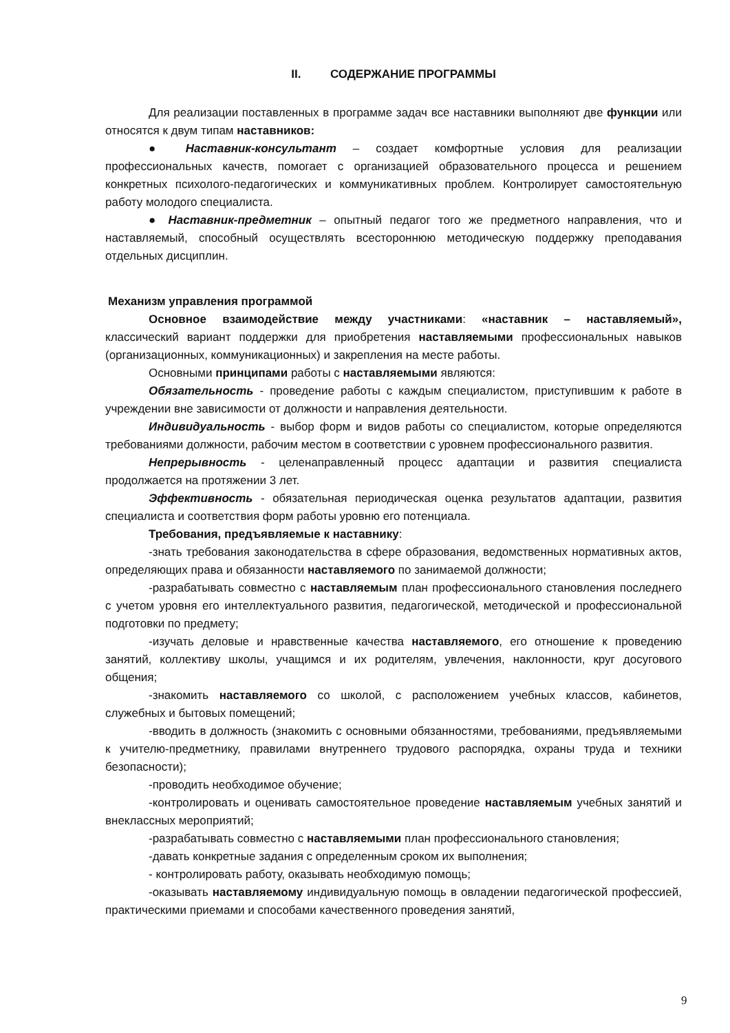II. СОДЕРЖАНИЕ ПРОГРАММЫ
Для реализации поставленных в программе задач все наставники выполняют две функции или относятся к двум типам наставников:
● Наставник-консультант – создает комфортные условия для реализации профессиональных качеств, помогает с организацией образовательного процесса и решением конкретных психолого-педагогических и коммуникативных проблем. Контролирует самостоятельную работу молодого специалиста.
● Наставник-предметник – опытный педагог того же предметного направления, что и наставляемый, способный осуществлять всестороннюю методическую поддержку преподавания отдельных дисциплин.
Механизм управления программой
Основное взаимодействие между участниками: «наставник – наставляемый», классический вариант поддержки для приобретения наставляемыми профессиональных навыков (организационных, коммуникационных) и закрепления на месте работы.
Основными принципами работы с наставляемыми являются:
Обязательность - проведение работы с каждым специалистом, приступившим к работе в учреждении вне зависимости от должности и направления деятельности.
Индивидуальность - выбор форм и видов работы со специалистом, которые определяются требованиями должности, рабочим местом в соответствии с уровнем профессионального развития.
Непрерывность - целенаправленный процесс адаптации и развития специалиста продолжается на протяжении 3 лет.
Эффективность - обязательная периодическая оценка результатов адаптации, развития специалиста и соответствия форм работы уровню его потенциала.
Требования, предъявляемые к наставнику:
-знать требования законодательства в сфере образования, ведомственных нормативных актов, определяющих права и обязанности наставляемого по занимаемой должности;
-разрабатывать совместно с наставляемым план профессионального становления последнего с учетом уровня его интеллектуального развития, педагогической, методической и профессиональной подготовки по предмету;
-изучать деловые и нравственные качества наставляемого, его отношение к проведению занятий, коллективу школы, учащимся и их родителям, увлечения, наклонности, круг досугового общения;
-знакомить наставляемого со школой, с расположением учебных классов, кабинетов, служебных и бытовых помещений;
-вводить в должность (знакомить с основными обязанностями, требованиями, предъявляемыми к учителю-предметнику, правилами внутреннего трудового распорядка, охраны труда и техники безопасности);
-проводить необходимое обучение;
-контролировать и оценивать самостоятельное проведение наставляемым учебных занятий и внеклассных мероприятий;
-разрабатывать совместно с наставляемыми план профессионального становления;
-давать конкретные задания с определенным сроком их выполнения;
- контролировать работу, оказывать необходимую помощь;
-оказывать наставляемому индивидуальную помощь в овладении педагогической профессией, практическими приемами и способами качественного проведения занятий,
9